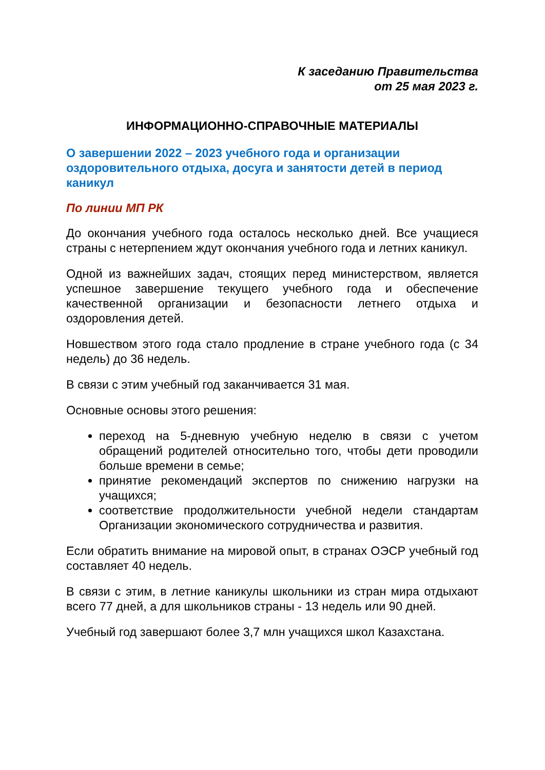К заседанию Правительства
от 25 мая 2023 г.
ИНФОРМАЦИОННО-СПРАВОЧНЫЕ МАТЕРИАЛЫ
О завершении 2022 – 2023 учебного года и организации оздоровительного отдыха, досуга и занятости детей в период каникул
По линии МП РК
До окончания учебного года осталось несколько дней. Все учащиеся страны с нетерпением ждут окончания учебного года и летних каникул.
Одной из важнейших задач, стоящих перед министерством, является успешное завершение текущего учебного года и обеспечение качественной организации и безопасности летнего отдыха и оздоровления детей.
Новшеством этого года стало продление в стране учебного года (с 34 недель) до 36 недель.
В связи с этим учебный год заканчивается 31 мая.
Основные основы этого решения:
переход на 5-дневную учебную неделю в связи с учетом обращений родителей относительно того, чтобы дети проводили больше времени в семье;
принятие рекомендаций экспертов по снижению нагрузки на учащихся;
соответствие продолжительности учебной недели стандартам Организации экономического сотрудничества и развития.
Если обратить внимание на мировой опыт, в странах ОЭСР учебный год составляет 40 недель.
В связи с этим, в летние каникулы школьники из стран мира отдыхают всего 77 дней, а для школьников страны - 13 недель или 90 дней.
Учебный год завершают более 3,7 млн учащихся школ Казахстана.